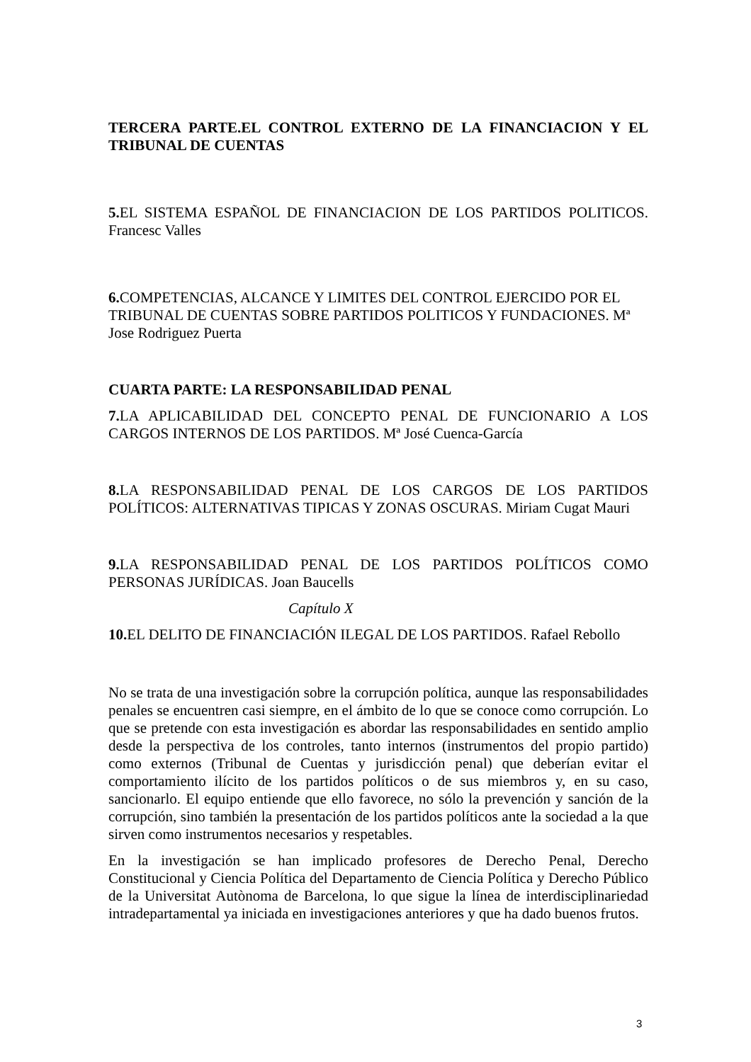TERCERA PARTE.EL CONTROL EXTERNO DE LA FINANCIACION Y EL TRIBUNAL DE CUENTAS
5. EL SISTEMA ESPAÑOL DE FINANCIACION DE LOS PARTIDOS POLITICOS. Francesc Valles
6. COMPETENCIAS, ALCANCE Y LIMITES DEL CONTROL EJERCIDO POR EL TRIBUNAL DE CUENTAS SOBRE PARTIDOS POLITICOS Y FUNDACIONES. Mª Jose Rodriguez Puerta
CUARTA PARTE: LA RESPONSABILIDAD PENAL
7. LA APLICABILIDAD DEL CONCEPTO PENAL DE FUNCIONARIO A LOS CARGOS INTERNOS DE LOS PARTIDOS. Mª José Cuenca-García
8. LA RESPONSABILIDAD PENAL DE LOS CARGOS DE LOS PARTIDOS POLÍTICOS: ALTERNATIVAS TIPICAS Y ZONAS OSCURAS. Miriam Cugat Mauri
9. LA RESPONSABILIDAD PENAL DE LOS PARTIDOS POLÍTICOS COMO PERSONAS JURÍDICAS. Joan Baucells
Capítulo X
10. EL DELITO DE FINANCIACIÓN ILEGAL DE LOS PARTIDOS. Rafael Rebollo
No se trata de una investigación sobre la corrupción política, aunque las responsabilidades penales se encuentren casi siempre, en el ámbito de lo que se conoce como corrupción. Lo que se pretende con esta investigación es abordar las responsabilidades en sentido amplio desde la perspectiva de los controles, tanto internos (instrumentos del propio partido) como externos (Tribunal de Cuentas y jurisdicción penal) que deberían evitar el comportamiento ilícito de los partidos políticos o de sus miembros y, en su caso, sancionarlo. El equipo entiende que ello favorece, no sólo la prevención y sanción de la corrupción, sino también la presentación de los partidos políticos ante la sociedad a la que sirven como instrumentos necesarios y respetables.
En la investigación se han implicado profesores de Derecho Penal, Derecho Constitucional y Ciencia Política del Departamento de Ciencia Política y Derecho Público de la Universitat Autònoma de Barcelona, lo que sigue la línea de interdisciplinariedad intradepartamental ya iniciada en investigaciones anteriores y que ha dado buenos frutos.
3